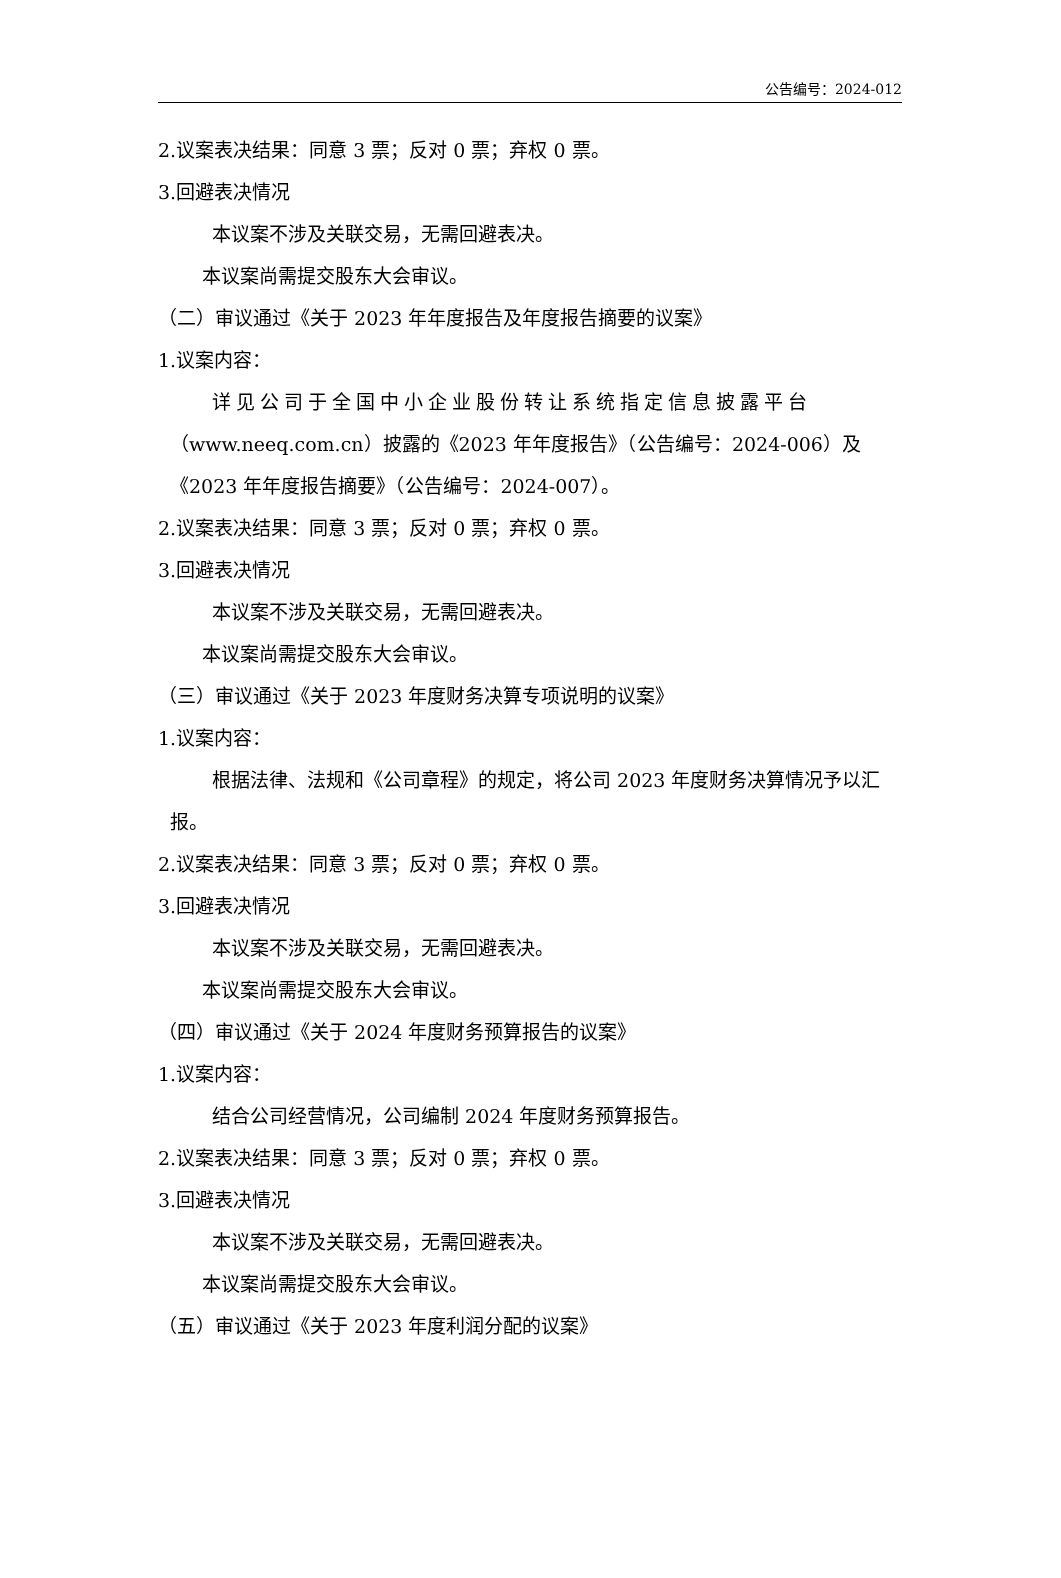公告编号：2024-012
2.议案表决结果：同意 3 票；反对 0 票；弃权 0 票。
3.回避表决情况
本议案不涉及关联交易，无需回避表决。
本议案尚需提交股东大会审议。
（二）审议通过《关于 2023 年年度报告及年度报告摘要的议案》
1.议案内容：
详见公司于全国中小企业股份转让系统指定信息披露平台
（www.neeq.com.cn）披露的《2023 年年度报告》（公告编号：2024-006）及《2023 年年度报告摘要》（公告编号：2024-007）。
2.议案表决结果：同意 3 票；反对 0 票；弃权 0 票。
3.回避表决情况
本议案不涉及关联交易，无需回避表决。
本议案尚需提交股东大会审议。
（三）审议通过《关于 2023 年度财务决算专项说明的议案》
1.议案内容：
根据法律、法规和《公司章程》的规定，将公司 2023 年度财务决算情况予以汇报。
2.议案表决结果：同意 3 票；反对 0 票；弃权 0 票。
3.回避表决情况
本议案不涉及关联交易，无需回避表决。
本议案尚需提交股东大会审议。
（四）审议通过《关于 2024 年度财务预算报告的议案》
1.议案内容：
结合公司经营情况，公司编制 2024 年度财务预算报告。
2.议案表决结果：同意 3 票；反对 0 票；弃权 0 票。
3.回避表决情况
本议案不涉及关联交易，无需回避表决。
本议案尚需提交股东大会审议。
（五）审议通过《关于 2023 年度利润分配的议案》